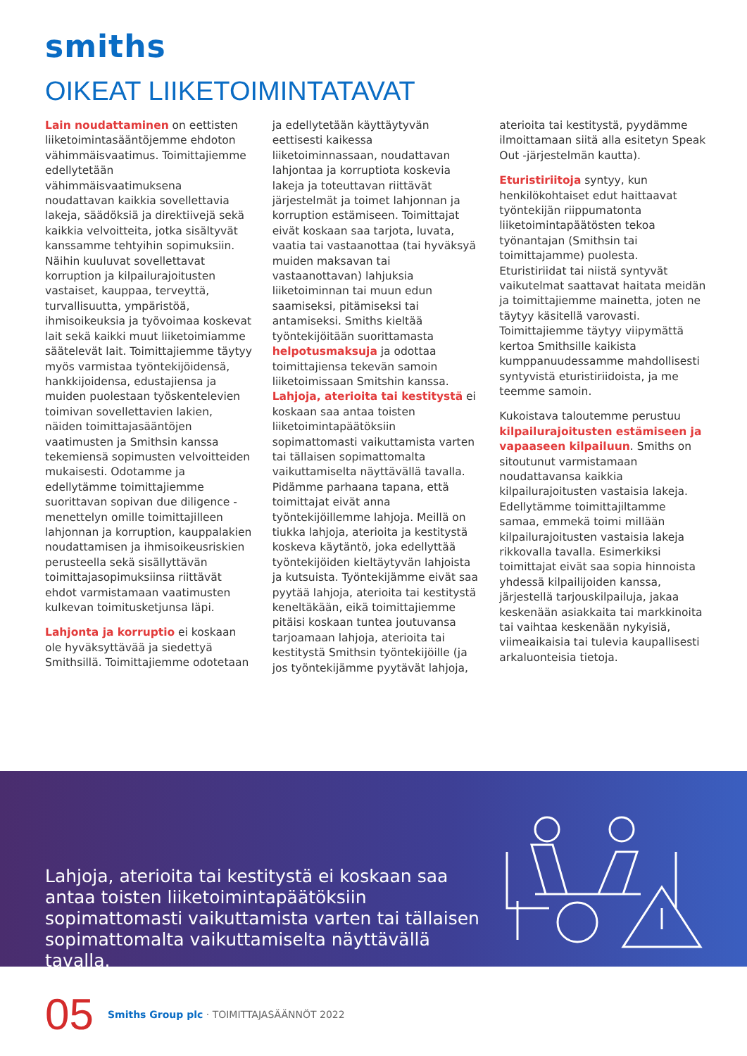smiths
OIKEAT LIIKETOIMINTATAVAT
Lain noudattaminen on eettisten liiketoimintasääntöjemme ehdoton vähimmäisvaatimus. Toimittajiemme edellytetään vähimmäisvaatimuksena noudattavan kaikkia sovellettavia lakeja, säädöksiä ja direktiivejä sekä kaikkia velvoitteita, jotka sisältyvät kanssamme tehtyihin sopimuksiin. Näihin kuuluvat sovellettavat korruption ja kilpailurajoitusten vastaiset, kauppaa, terveyttä, turvallisuutta, ympäristöä, ihmisoikeuksia ja työvoimaa koskevat lait sekä kaikki muut liiketoimiamme säätelevät lait. Toimittajiemme täytyy myös varmistaa työntekijöidensä, hankkijoidensa, edustajiensa ja muiden puolestaan työskentelevien toimivan sovellettavien lakien, näiden toimittajasääntöjen vaatimusten ja Smithsin kanssa tekemiensä sopimusten velvoitteiden mukaisesti. Odotamme ja edellytämme toimittajiemme suorittavan sopivan due diligence -menettelyn omille toimittajilleen lahjonnan ja korruption, kauppalakien noudattamisen ja ihmisoikeusriskien perusteella sekä sisällyttävän toimittajasopimuksiinsa riittävät ehdot varmistamaan vaatimusten kulkevan toimitusketjunsa läpi.
Lahjonta ja korruptio ei koskaan ole hyväksyttävää ja siedettyä Smithsillä. Toimittajiemme odotetaan ja edellytetään käyttäytyvän eettisesti kaikessa liiketoiminnassaan, noudattavan lahjontaa ja korruptiota koskevia lakeja ja toteuttavan riittävät järjestelmät ja toimet lahjonnan ja korruption estämiseen. Toimittajat eivät koskaan saa tarjota, luvata, vaatia tai vastaanottaa (tai hyväksyä muiden maksavan tai vastaanottavan) lahjuksia liiketoiminnan tai muun edun saamiseksi, pitämiseksi tai antamiseksi. Smiths kieltää työntekijöitään suorittamasta helpotusmaksuja ja odottaa toimittajiensa tekevän samoin liiketoimissaan Smitshin kanssa. Lahjoja, aterioita tai kestitystä ei koskaan saa antaa toisten liiketoimintapäätöksiin sopimattomasti vaikuttamista varten tai tällaisen sopimattomalta vaikuttamiselta näyttävällä tavalla. Pidämme parhaana tapana, että toimittajat eivät anna työntekijöillemme lahjoja. Meillä on tiukka lahjoja, aterioita ja kestitystä koskeva käytäntö, joka edellyttää työntekijöiden kieltäytyvän lahjoista ja kutsuista. Työntekijämme eivät saa pyytää lahjoja, aterioita tai kestitystä keneltäkään, eikä toimittajiemme pitäisi koskaan tuntea joutuvansa tarjoamaan lahjoja, aterioita tai kestitystä Smithsin työntekijöille (ja jos työntekijämme pyytävät lahjoja, aterioita tai kestitystä, pyydämme ilmoittamaan siitä alla esitetyn Speak Out -järjestelmän kautta).
Eturistiriitoja syntyy, kun henkilökohtaiset edut haittaavat työntekijän riippumatonta liiketoimintapäätösten tekoa työnantajan (Smithsin tai toimittajamme) puolesta. Eturistiriidat tai niistä syntyvät vaikutelmat saattavat haitata meidän ja toimittajiemme mainetta, joten ne täytyy käsitellä varovasti. Toimittajiemme täytyy viipymättä kertoa Smithsille kaikista kumppanuudessamme mahdollisesti syntyvistä eturistiriidoista, ja me teemme samoin.
Kukoistava taloutemme perustuu kilpailurajoitusten estämiseen ja vapaaseen kilpailuun. Smiths on sitoutunut varmistamaan noudattavansa kaikkia kilpailurajoitusten vastaisia lakeja. Edellytämme toimittajiltamme samaa, emmekä toimi millään kilpailurajoitusten vastaisia lakeja rikkovalla tavalla. Esimerkiksi toimittajat eivät saa sopia hinnoista yhdessä kilpailijoiden kanssa, järjestellä tarjouskilpailuja, jakaa keskenään asiakkaita tai markkinoita tai vaihtaa keskenään nykyisiä, viimeaikaisia tai tulevia kaupallisesti arkaluonteisia tietoja.
Lahjoja, aterioita tai kestitystä ei koskaan saa antaa toisten liiketoimintapäätöksiin sopimattomasti vaikuttamista varten tai tällaisen sopimattomalta vaikuttamiselta näyttävällä tavalla.
05 Smiths Group plc · TOIMITTAJASÄÄNNÖT 2022